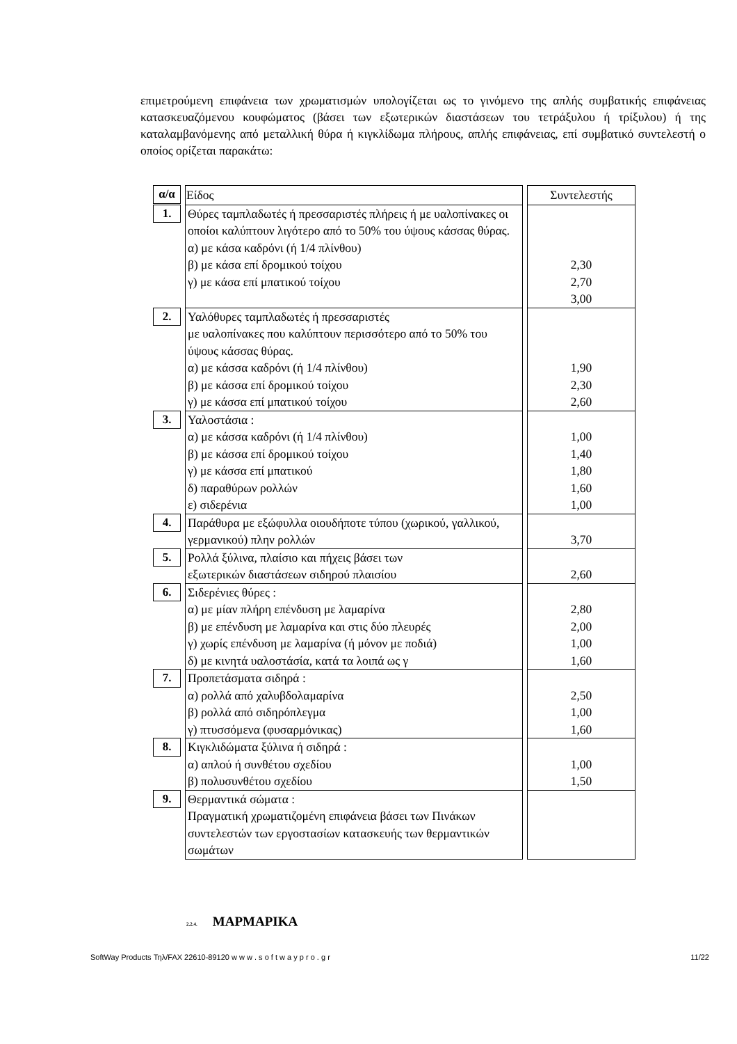επιμετρούμενη επιφάνεια των χρωματισμών υπολογίζεται ως το γινόμενο της απλής συμβατικής επιφάνειας κατασκευαζόμενου κουφώματος (βάσει των εξωτερικών διαστάσεων του τετράξυλου ή τρίξυλου) ή της καταλαμβανόμενης από μεταλλική θύρα ή κιγκλίδωμα πλήρους, απλής επιφάνειας, επί συμβατικό συντελεστή ο οποίος ορίζεται παρακάτω:
| α/α | | Είδος | | Συντελεστής |
| 1. | | Θύρες ταμπλαδωτές ή πρεσσαριστές πλήρεις ή με υαλοπίνακες οι οποίοι καλύπτουν λιγότερο από το 50% του ύψους κάσσας θύρας. α) με κάσα καδρόνι (ή 1/4 πλίνθου) β) με κάσα επί δρομικού τοίχου γ) με κάσα επί μπατικού τοίχου | | 2,30 2,70 3,00 |
| 2. | | Υαλόθυρες ταμπλαδωτές ή πρεσσαριστές με υαλοπίνακες που καλύπτουν περισσότερο από το 50% του ύψους κάσσας θύρας. α) με κάσσα καδρόνι (ή 1/4 πλίνθου) β) με κάσσα επί δρομικού τοίχου γ) με κάσσα επί μπατικού τοίχου | | 1,90 2,30 2,60 |
| 3. | | Υαλοστάσια : α) με κάσσα καδρόνι (ή 1/4 πλίνθου) β) με κάσσα επί δρομικού τοίχου γ) με κάσσα επί μπατικού δ) παραθύρων ρολλών ε) σιδερένια | | 1,00 1,40 1,80 1,60 1,00 |
| 4. | | Παράθυρα με εξώφυλλα οιουδήποτε τύπου (χωρικού, γαλλικού, γερμανικού) πλην ρολλών | | 3,70 |
| 5. | | Ρολλά ξύλινα, πλαίσιο και πήχεις βάσει των εξωτερικών διαστάσεων σιδηρού πλαισίου | | 2,60 |
| 6. | | Σιδερένιες θύρες : α) με μίαν πλήρη επένδυση με λαμαρίνα β) με επένδυση με λαμαρίνα και στις δύο πλευρές γ) χωρίς επένδυση με λαμαρίνα (ή μόνον με ποδιά) δ) με κινητά υαλοστάσία, κατά τα λοιπά ως γ | | 2,80 2,00 1,00 1,60 |
| 7. | | Προπετάσματα σιδηρά : α) ρολλά από χαλυβδολαμαρίνα β) ρολλά από σιδηρόπλεγμα γ) πτυσσόμενα (φυσαρμόνικας) | | 2,50 1,00 1,60 |
| 8. | | Κιγκλιδώματα ξύλινα ή σιδηρά : α) απλού ή συνθέτου σχεδίου β) πολυσυνθέτου σχεδίου | | 1,00 1,50 |
| 9. | | Θερμαντικά σώματα : Πραγματική χρωματιζομένη επιφάνεια βάσει των Πινάκων συντελεστών των εργοστασίων κατασκευής των θερμαντικών σωμάτων | | |
2.2.4. ΜΑΡΜΑΡΙΚΑ
SoftWay Products Τηλ/FAX 22610-89120 w w w . s o f t w a y p r o . g r 11/22